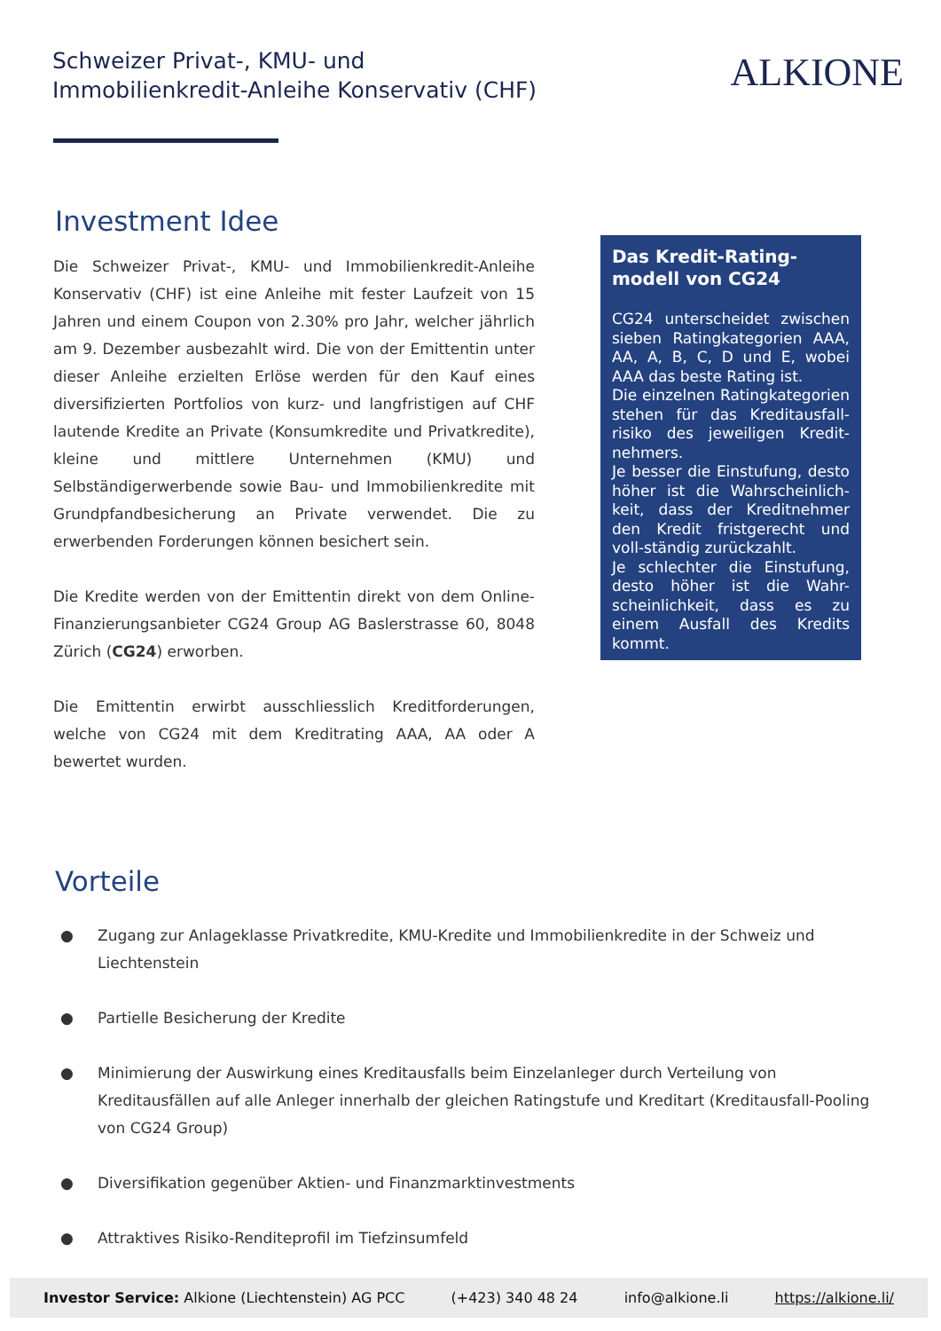Schweizer Privat-, KMU- und
Immobilienkredit-Anleihe Konservativ (CHF)
ALKIONE
Investment Idee
Die Schweizer Privat-, KMU- und Immobilienkredit-Anleihe Konservativ (CHF) ist eine Anleihe mit fester Laufzeit von 15 Jahren und einem Coupon von 2.30% pro Jahr, welcher jährlich am 9. Dezember ausbezahlt wird. Die von der Emittentin unter dieser Anleihe erzielten Erlöse werden für den Kauf eines diversifizierten Portfolios von kurz- und langfristigen auf CHF lautende Kredite an Private (Konsumkredite und Privatkredite), kleine und mittlere Unternehmen (KMU) und Selbständigerwerbende sowie Bau- und Immobilienkredite mit Grundpfandbesicherung an Private verwendet. Die zu erwerbenden Forderungen können besichert sein.
Die Kredite werden von der Emittentin direkt von dem Online-Finanzierungsanbieter CG24 Group AG Baslerstrasse 60, 8048 Zürich (CG24) erworben.
Die Emittentin erwirbt ausschliesslich Kreditforderungen, welche von CG24 mit dem Kreditrating AAA, AA oder A bewertet wurden.
Das Kredit-Rating-modell von CG24
CG24 unterscheidet zwischen sieben Ratingkategorien AAA, AA, A, B, C, D und E, wobei AAA das beste Rating ist.
Die einzelnen Ratingkategorien stehen für das Kreditausfall-risiko des jeweiligen Kredit-nehmers.
Je besser die Einstufung, desto höher ist die Wahrscheinlich-keit, dass der Kreditnehmer den Kredit fristgerecht und voll-ständig zurückzahlt.
Je schlechter die Einstufung, desto höher ist die Wahr-scheinlichkeit, dass es zu einem Ausfall des Kredits kommt.
Vorteile
● Zugang zur Anlageklasse Privatkredite, KMU-Kredite und Immobilienkredite in der Schweiz und Liechtenstein
● Partielle Besicherung der Kredite
● Minimierung der Auswirkung eines Kreditausfalls beim Einzelanleger durch Verteilung von Kreditausfällen auf alle Anleger innerhalb der gleichen Ratingstufe und Kreditart (Kreditausfall-Pooling von CG24 Group)
● Diversifikation gegenüber Aktien- und Finanzmarktinvestments
● Attraktives Risiko-Renditeprofil im Tiefzinsumfeld
Investor Service: Alkione (Liechtenstein) AG PCC (+423) 340 48 24 info@alkione.li https://alkione.li/